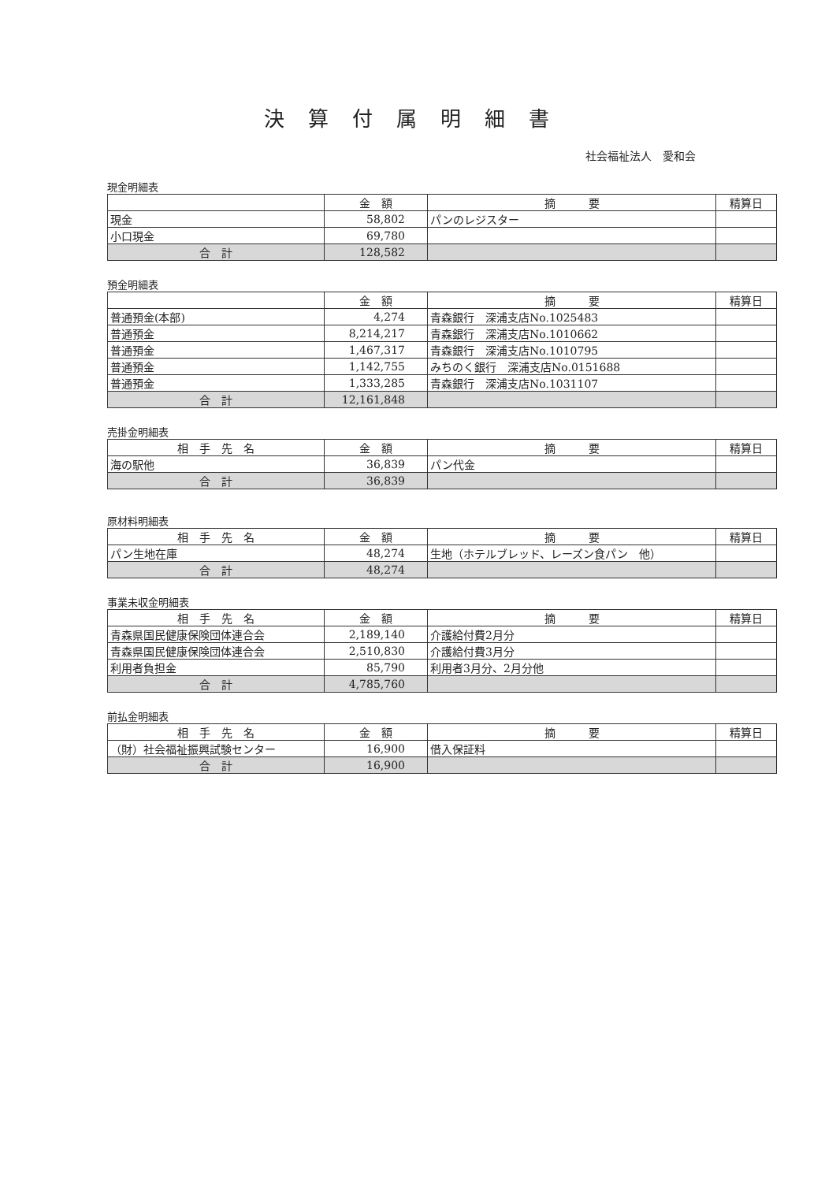決算付属明細書
社会福祉法人　愛和会
現金明細表
| | 金 額 | 摘 要 | 精算日 |
| --- | --- | --- | --- |
| 現金 | 58,802 | パンのレジスター | |
| 小口現金 | 69,780 | | |
| 合 計 | 128,582 | | |
預金明細表
| | 金 額 | 摘 要 | 精算日 |
| --- | --- | --- | --- |
| 普通預金(本部) | 4,274 | 青森銀行 深浦支店No.1025483 | |
| 普通預金 | 8,214,217 | 青森銀行 深浦支店No.1010662 | |
| 普通預金 | 1,467,317 | 青森銀行 深浦支店No.1010795 | |
| 普通預金 | 1,142,755 | みちのく銀行 深浦支店No.0151688 | |
| 普通預金 | 1,333,285 | 青森銀行 深浦支店No.1031107 | |
| 合 計 | 12,161,848 | | |
売掛金明細表
| 相 手 先 名 | 金 額 | 摘 要 | 精算日 |
| --- | --- | --- | --- |
| 海の駅他 | 36,839 | パン代金 | |
| 合 計 | 36,839 | | |
原材料明細表
| 相 手 先 名 | 金 額 | 摘 要 | 精算日 |
| --- | --- | --- | --- |
| パン生地在庫 | 48,274 | 生地（ホテルブレッド、レーズン食パン 他） | |
| 合 計 | 48,274 | | |
事業未収金明細表
| 相 手 先 名 | 金 額 | 摘 要 | 精算日 |
| --- | --- | --- | --- |
| 青森県国民健康保険団体連合会 | 2,189,140 | 介護給付費2月分 | |
| 青森県国民健康保険団体連合会 | 2,510,830 | 介護給付費3月分 | |
| 利用者負担金 | 85,790 | 利用者3月分、2月分他 | |
| 合 計 | 4,785,760 | | |
前払金明細表
| 相 手 先 名 | 金 額 | 摘 要 | 精算日 |
| --- | --- | --- | --- |
| （財）社会福祉振興試験センター | 16,900 | 借入保証料 | |
| 合 計 | 16,900 | | |